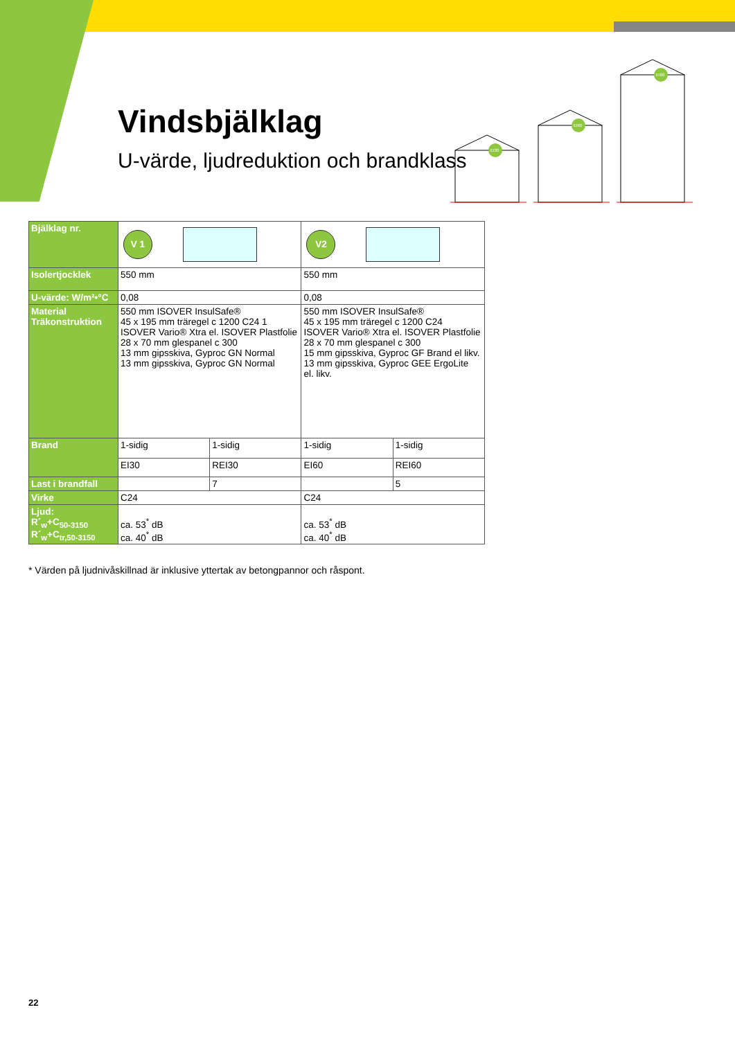Vindsbjälklag
U-värde, ljudreduktion och brandklass
EI30
EI60
EI60
| Bjälklag nr. | V 1 | | V2 | |
| Isolertjocklek | 550 mm | | 550 mm | |
| U-värde: W/m²•°C | 0,08 | | 0,08 | |
| Material Träkonstruktion | 550 mm ISOVER InsulSafe® 45 x 195 mm träregel c 1200 C24 1 ISOVER Vario® Xtra el. ISOVER Plastfolie 28 x 70 mm glespanel c 300 13 mm gipsskiva, Gyproc GN Normal 13 mm gipsskiva, Gyproc GN Normal | | 550 mm ISOVER InsulSafe® 45 x 195 mm träregel c 1200 C24 ISOVER Vario® Xtra el. ISOVER Plastfolie 28 x 70 mm glespanel c 300 15 mm gipsskiva, Gyproc GF Brand el likv. 13 mm gipsskiva, Gyproc GEE ErgoLite el. likv. | |
| Brand | 1-sidig | 1-sidig | 1-sidig | 1-sidig |
| | EI30 | REI30 | EI60 | REI60 |
| Last i brandfall | | 7 | | 5 |
| Virke | C24 | | C24 | |
| Ljud: R´<sub>w</sub>+C<sub>50-3150</sub> R´<sub>w</sub>+C<sub>tr,50-3150</sub> | ca. 53<sup>*</sup> dB ca. 40<sup>*</sup> dB | | ca. 53<sup>*</sup> dB ca. 40<sup>*</sup> dB | |
* Värden på ljudnivåskillnad är inklusive yttertak av betongpannor och råspont.
22